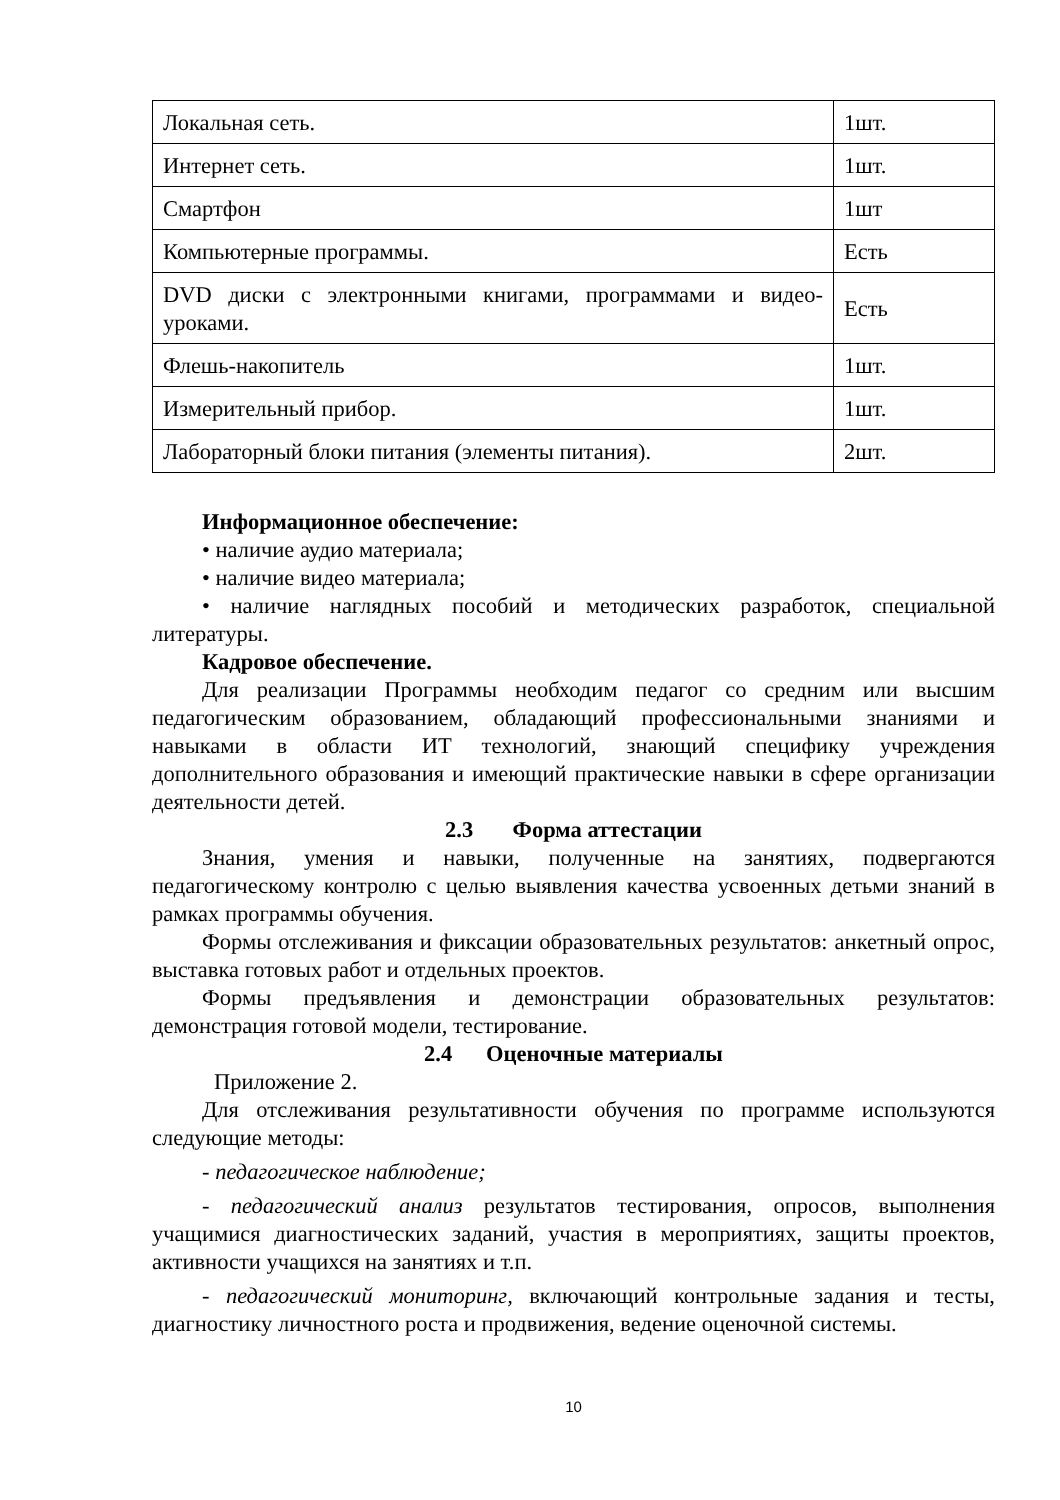| Локальная сеть. | 1шт. |
| Интернет сеть. | 1шт. |
| Смартфон | 1шт |
| Компьютерные программы. | Есть |
| DVD диски с электронными книгами, программами и видео-уроками. | Есть |
| Флешь-накопитель | 1шт. |
| Измерительный прибор. | 1шт. |
| Лабораторный блоки питания (элементы питания). | 2шт. |
Информационное обеспечение:
• наличие аудио материала;
• наличие видео материала;
• наличие наглядных пособий и методических разработок, специальной литературы.
Кадровое обеспечение.
Для реализации Программы необходим педагог со средним или высшим педагогическим образованием, обладающий профессиональными знаниями и навыками в области ИТ технологий, знающий специфику учреждения дополнительного образования и имеющий практические навыки в сфере организации деятельности детей.
2.3 Форма аттестации
Знания, умения и навыки, полученные на занятиях, подвергаются педагогическому контролю с целью выявления качества усвоенных детьми знаний в рамках программы обучения.
Формы отслеживания и фиксации образовательных результатов: анкетный опрос, выставка готовых работ и отдельных проектов.
Формы предъявления и демонстрации образовательных результатов: демонстрация готовой модели, тестирование.
2.4 Оценочные материалы
Приложение 2.
Для отслеживания результативности обучения по программе используются следующие методы:
- педагогическое наблюдение;
- педагогический анализ результатов тестирования, опросов, выполнения учащимися диагностических заданий, участия в мероприятиях, защиты проектов, активности учащихся на занятиях и т.п.
- педагогический мониторинг, включающий контрольные задания и тесты, диагностику личностного роста и продвижения, ведение оценочной системы.
10